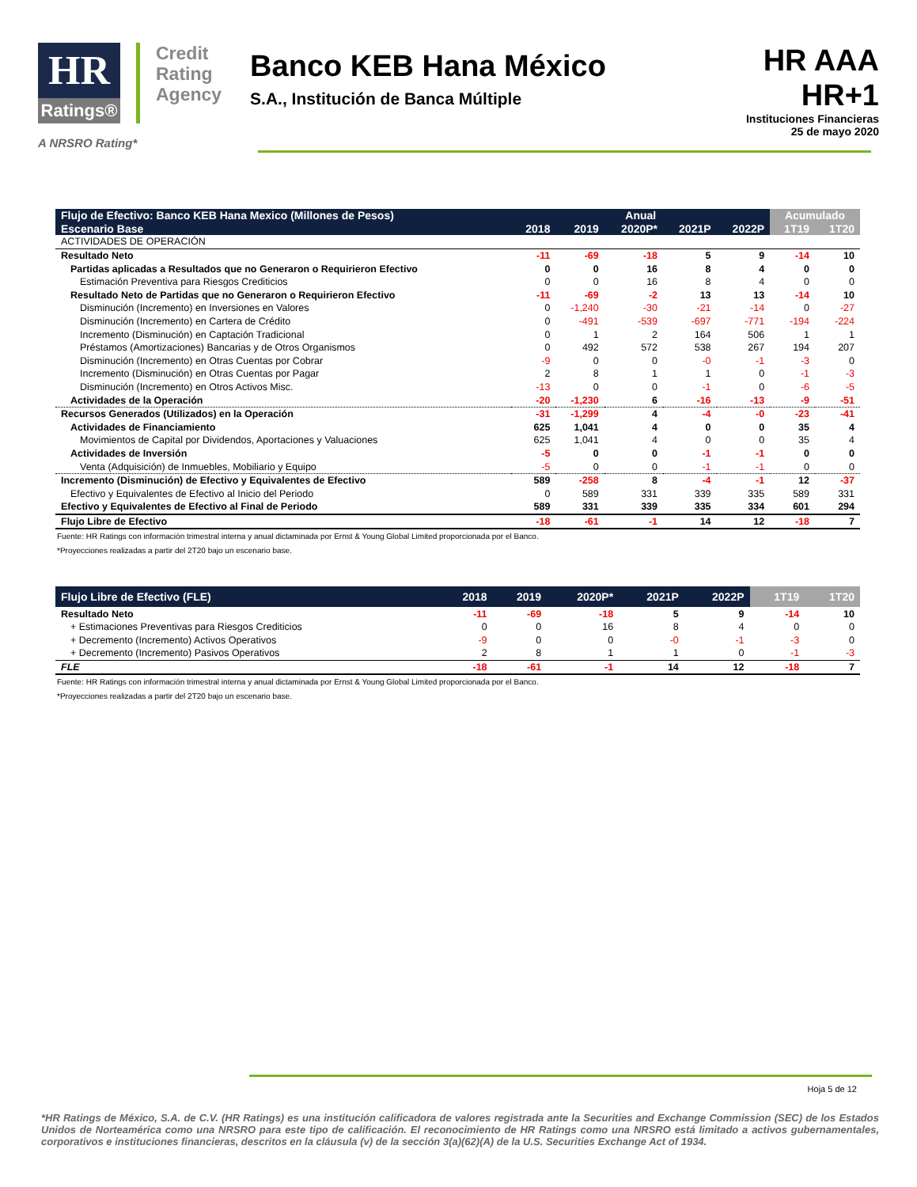HR
Ratings®
Credit
Rating
Agency
Banco KEB Hana México
S.A., Institución de Banca Múltiple
HR AAA
HR+1
Instituciones Financieras
25 de mayo 2020
A NRSRO Rating*
| Flujo de Efectivo: Banco KEB Hana Mexico (Millones de Pesos) | Anual | | | | | Acumulado | |
| --- | --- | --- | --- | --- | --- | --- | --- |
| Escenario Base | 2018 | 2019 | 2020P* | 2021P | 2022P | 1T19 | 1T20 |
| ACTIVIDADES DE OPERACIÓN | | | | | | | |
| Resultado Neto | -11 | -69 | -18 | 5 | 9 | -14 | 10 |
| Partidas aplicadas a Resultados que no Generaron o Requirieron Efectivo | 0 | 0 | 16 | 8 | 4 | 0 | 0 |
| Estimación Preventiva para Riesgos Crediticios | 0 | 0 | 16 | 8 | 4 | 0 | 0 |
| Resultado Neto de Partidas que no Generaron o Requirieron Efectivo | -11 | -69 | -2 | 13 | 13 | -14 | 10 |
| Disminución (Incremento) en Inversiones en Valores | 0 | -1,240 | -30 | -21 | -14 | 0 | -27 |
| Disminución (Incremento) en Cartera de Crédito | 0 | -491 | -539 | -697 | -771 | -194 | -224 |
| Incremento (Disminución) en Captación Tradicional | 0 | 1 | 2 | 164 | 506 | 1 | 1 |
| Préstamos (Amortizaciones) Bancarias y de Otros Organismos | 0 | 492 | 572 | 538 | 267 | 194 | 207 |
| Disminución (Incremento) en Otras Cuentas por Cobrar | -9 | 0 | 0 | -0 | -1 | -3 | 0 |
| Incremento (Disminución) en Otras Cuentas por Pagar | 2 | 8 | 1 | 1 | 0 | -1 | -3 |
| Disminución (Incremento) en Otros Activos Misc. | -13 | 0 | 0 | -1 | 0 | -6 | -5 |
| Actividades de la Operación | -20 | -1,230 | 6 | -16 | -13 | -9 | -51 |
| Recursos Generados (Utilizados) en la Operación | -31 | -1,299 | 4 | -4 | -0 | -23 | -41 |
| Actividades de Financiamiento | 625 | 1,041 | 4 | 0 | 0 | 35 | 4 |
| Movimientos de Capital por Dividendos, Aportaciones y Valuaciones | 625 | 1,041 | 4 | 0 | 0 | 35 | 4 |
| Actividades de Inversión | -5 | 0 | 0 | -1 | -1 | 0 | 0 |
| Venta (Adquisición) de Inmuebles, Mobiliario y Equipo | -5 | 0 | 0 | -1 | -1 | 0 | 0 |
| Incremento (Disminución) de Efectivo y Equivalentes de Efectivo | 589 | -258 | 8 | -4 | -1 | 12 | -37 |
| Efectivo y Equivalentes de Efectivo al Inicio del Periodo | 0 | 589 | 331 | 339 | 335 | 589 | 331 |
| Efectivo y Equivalentes de Efectivo al Final de Periodo | 589 | 331 | 339 | 335 | 334 | 601 | 294 |
| Flujo Libre de Efectivo | -18 | -61 | -1 | 14 | 12 | -18 | 7 |
Fuente: HR Ratings con información trimestral interna y anual dictaminada por Ernst & Young Global Limited proporcionada por el Banco.
*Proyecciones realizadas a partir del 2T20 bajo un escenario base.
| Flujo Libre de Efectivo (FLE) | 2018 | 2019 | 2020P* | 2021P | 2022P | 1T19 | 1T20 |
| --- | --- | --- | --- | --- | --- | --- | --- |
| Resultado Neto | -11 | -69 | -18 | 5 | 9 | -14 | 10 |
| + Estimaciones Preventivas para Riesgos Crediticios | 0 | 0 | 16 | 8 | 4 | 0 | 0 |
| + Decremento (Incremento) Activos Operativos | -9 | 0 | 0 | -0 | -1 | -3 | 0 |
| + Decremento (Incremento) Pasivos Operativos | 2 | 8 | 1 | 1 | 0 | -1 | -3 |
| FLE | -18 | -61 | -1 | 14 | 12 | -18 | 7 |
Fuente: HR Ratings con información trimestral interna y anual dictaminada por Ernst & Young Global Limited proporcionada por el Banco.
*Proyecciones realizadas a partir del 2T20 bajo un escenario base.
Hoja 5 de 12
*HR Ratings de México, S.A. de C.V. (HR Ratings) es una institución calificadora de valores registrada ante la Securities and Exchange Commission (SEC) de los Estados Unidos de Norteamérica como una NRSRO para este tipo de calificación. El reconocimiento de HR Ratings como una NRSRO está limitado a activos gubernamentales, corporativos e instituciones financieras, descritos en la cláusula (v) de la sección 3(a)(62)(A) de la U.S. Securities Exchange Act of 1934.